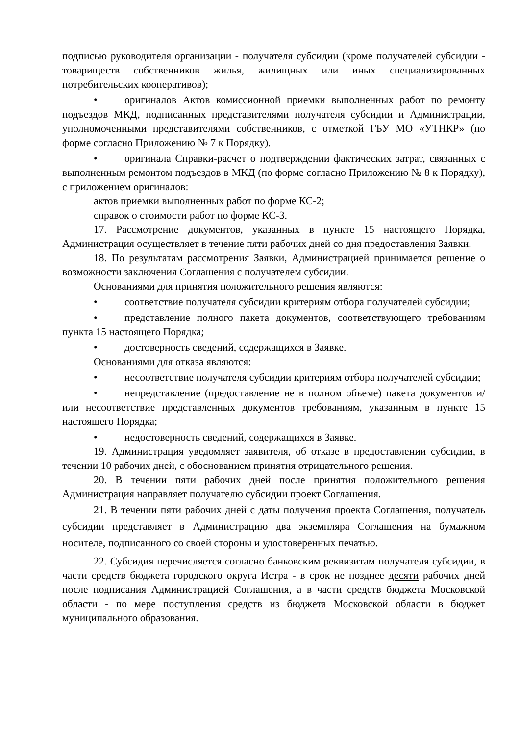подписью руководителя организации - получателя субсидии (кроме получателей субсидии - товариществ собственников жилья, жилищных или иных специализированных потребительских кооперативов);
• оригиналов Актов комиссионной приемки выполненных работ по ремонту подъездов МКД, подписанных представителями получателя субсидии и Администрации, уполномоченными представителями собственников, с отметкой ГБУ МО «УТНКР» (по форме согласно Приложению № 7 к Порядку).
• оригинала Справки-расчет о подтверждении фактических затрат, связанных с выполненным ремонтом подъездов в МКД (по форме согласно Приложению № 8 к Порядку), с приложением оригиналов:
актов приемки выполненных работ по форме КС-2;
справок о стоимости работ по форме КС-3.
17. Рассмотрение документов, указанных в пункте 15 настоящего Порядка, Администрация осуществляет в течение пяти рабочих дней со дня предоставления Заявки.
18. По результатам рассмотрения Заявки, Администрацией принимается решение о возможности заключения Соглашения с получателем субсидии.
Основаниями для принятия положительного решения являются:
• соответствие получателя субсидии критериям отбора получателей субсидии;
• представление полного пакета документов, соответствующего требованиям пункта 15 настоящего Порядка;
• достоверность сведений, содержащихся в Заявке.
Основаниями для отказа являются:
• несоответствие получателя субсидии критериям отбора получателей субсидии;
• непредставление (предоставление не в полном объеме) пакета документов и/или несоответствие представленных документов требованиям, указанным в пункте 15 настоящего Порядка;
• недостоверность сведений, содержащихся в Заявке.
19. Администрация уведомляет заявителя, об отказе в предоставлении субсидии, в течении 10 рабочих дней, с обоснованием принятия отрицательного решения.
20. В течении пяти рабочих дней после принятия положительного решения Администрация направляет получателю субсидии проект Соглашения.
21. В течении пяти рабочих дней с даты получения проекта Соглашения, получатель субсидии представляет в Администрацию два экземпляра Соглашения на бумажном носителе, подписанного со своей стороны и удостоверенных печатью.
22. Субсидия перечисляется согласно банковским реквизитам получателя субсидии, в части средств бюджета городского округа Истра - в срок не позднее десяти рабочих дней после подписания Администрацией Соглашения, а в части средств бюджета Московской области - по мере поступления средств из бюджета Московской области в бюджет муниципального образования.